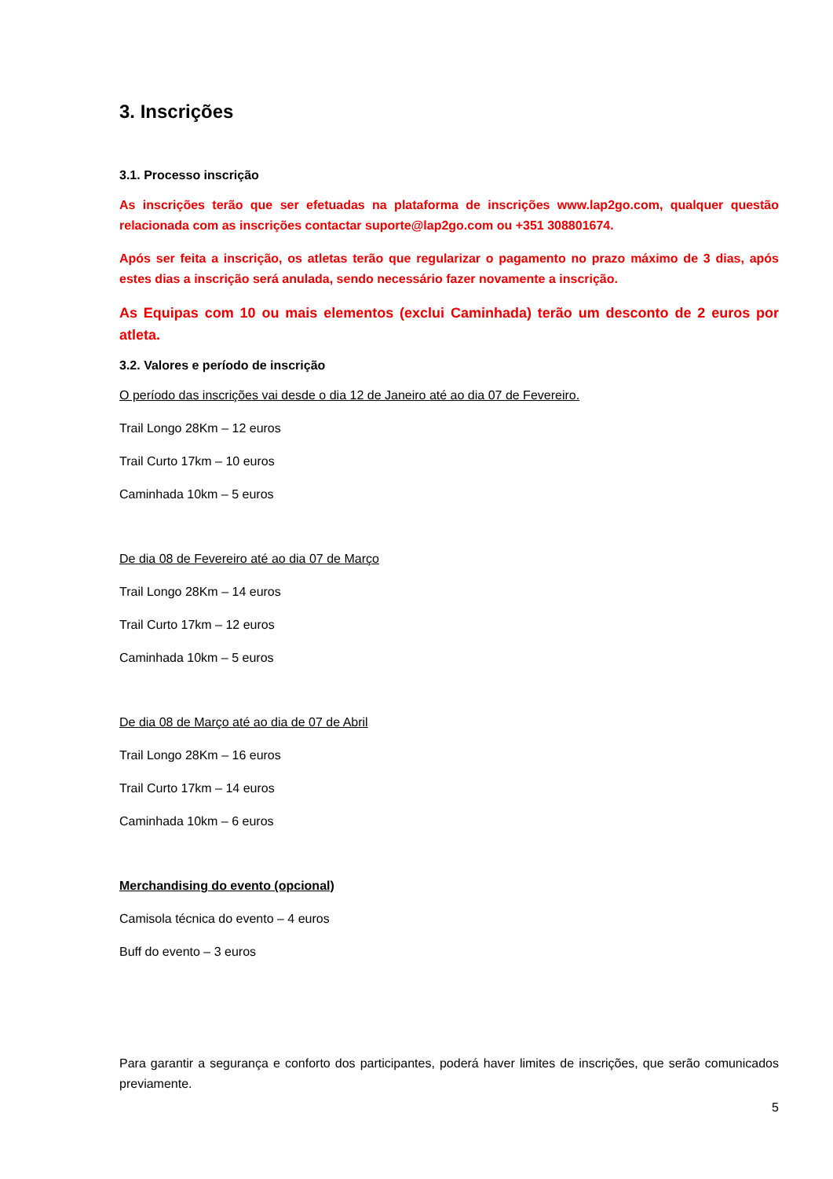3. Inscrições
3.1. Processo inscrição
As inscrições terão que ser efetuadas na plataforma de inscrições www.lap2go.com, qualquer questão relacionada com as inscrições contactar suporte@lap2go.com ou +351 308801674.
Após ser feita a inscrição, os atletas terão que regularizar o pagamento no prazo máximo de 3 dias, após estes dias a inscrição será anulada, sendo necessário fazer novamente a inscrição.
As Equipas com 10 ou mais elementos (exclui Caminhada) terão um desconto de 2 euros por atleta.
3.2. Valores e período de inscrição
O período das inscrições vai desde o dia 12 de Janeiro até ao dia 07 de Fevereiro.
Trail Longo 28Km – 12 euros
Trail Curto 17km – 10 euros
Caminhada 10km – 5 euros
De dia 08 de Fevereiro até ao dia 07 de Março
Trail Longo 28Km – 14 euros
Trail Curto 17km – 12 euros
Caminhada 10km – 5 euros
De dia 08 de Março até ao dia de 07 de Abril
Trail Longo 28Km – 16 euros
Trail Curto 17km – 14 euros
Caminhada 10km – 6 euros
Merchandising do evento (opcional)
Camisola técnica do evento – 4 euros
Buff do evento – 3 euros
Para garantir a segurança e conforto dos participantes, poderá haver limites de inscrições, que serão comunicados previamente.
5